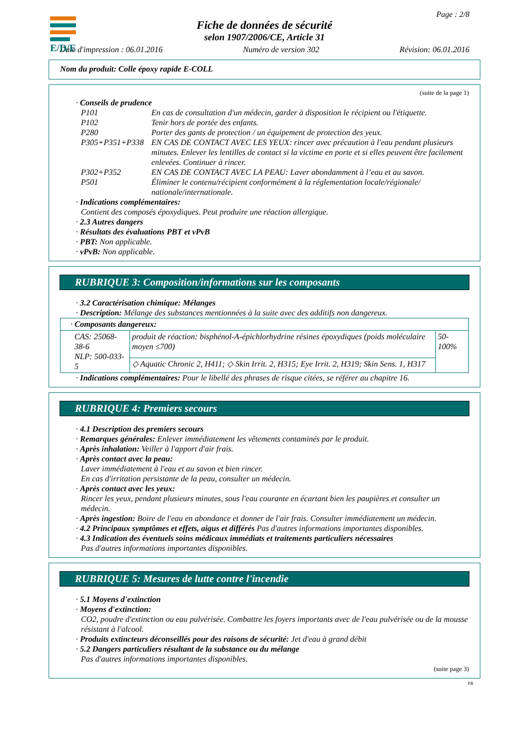E/D/E
Page : 2/8
Fiche de données de sécurité
selon 1907/2006/CE, Article 31
Date d'impression : 06.01.2016 Numéro de version 302 Révision: 06.01.2016
Nom du produit: Colle époxy rapide E-COLL
(suite de la page 1)
· Conseils de prudence
| P101 | En cas de consultation d'un médecin, garder à disposition le récipient ou l'étiquette. |
| P102 | Tenir hors de portée des enfants. |
| P280 | Porter des gants de protection / un équipement de protection des yeux. |
| P305+P351+P338 | EN CAS DE CONTACT AVEC LES YEUX: rincer avec précaution à l'eau pendant plusieurs minutes. Enlever les lentilles de contact si la victime en porte et si elles peuvent être facilement enlevées. Continuer à rincer. |
| P302+P352 | EN CAS DE CONTACT AVEC LA PEAU: Laver abondamment à l’eau et au savon. |
| P501 | Éliminer le contenu/récipient conformément à la réglementation locale/régionale/ nationale/internationale. |
· Indications complémentaires:
Contient des composés époxydiques. Peut produire une réaction allergique.
· 2.3 Autres dangers
· Résultats des évaluations PBT et vPvB
· PBT: Non applicable.
· vPvB: Non applicable.
RUBRIQUE 3: Composition/informations sur les composants
· 3.2 Caractérisation chimique: Mélanges
· Description: Mélange des substances mentionnées à la suite avec des additifs non dangereux.
| · Composants dangereux: | | |
| CAS: 25068-38-6 NLP: 500-033-5 | produit de réaction: bisphénol-A-épichlorhydrine résines époxydiques (poids moléculaire moyen ≤700) | 50-100% |
| | ◇ Aquatic Chronic 2, H411; ◇ Skin Irrit. 2, H315; Eye Irrit. 2, H319; Skin Sens. 1, H317 | |
· Indications complémentaires: Pour le libellé des phrases de risque citées, se référer au chapitre 16.
RUBRIQUE 4: Premiers secours
· 4.1 Description des premiers secours
· Remarques générales: Enlever immédiatement les vêtements contaminés par le produit.
· Après inhalation: Veiller à l'apport d'air frais.
· Après contact avec la peau:
Laver immédiatement à l'eau et au savon et bien rincer.
En cas d'irritation persistante de la peau, consulter un médecin.
· Après contact avec les yeux:
Rincer les yeux, pendant plusieurs minutes, sous l'eau courante en écartant bien les paupières et consulter un médecin.
· Après ingestion: Boire de l'eau en abondance et donner de l'air frais. Consulter immédiatement un médecin.
· 4.2 Principaux symptômes et effets, aigus et différés Pas d'autres informations importantes disponibles.
· 4.3 Indication des éventuels soins médicaux immédiats et traitements particuliers nécessaires
Pas d'autres informations importantes disponibles.
RUBRIQUE 5: Mesures de lutte contre l'incendie
· 5.1 Moyens d'extinction
· Moyens d'extinction:
CO2, poudre d'extinction ou eau pulvérisée. Combattre les foyers importants avec de l'eau pulvérisée ou de la mousse résistant à l'alcool.
· Produits extincteurs déconseillés pour des raisons de sécurité: Jet d'eau à grand débit
· 5.2 Dangers particuliers résultant de la substance ou du mélange
Pas d'autres informations importantes disponibles.
(suite page 3)
FR